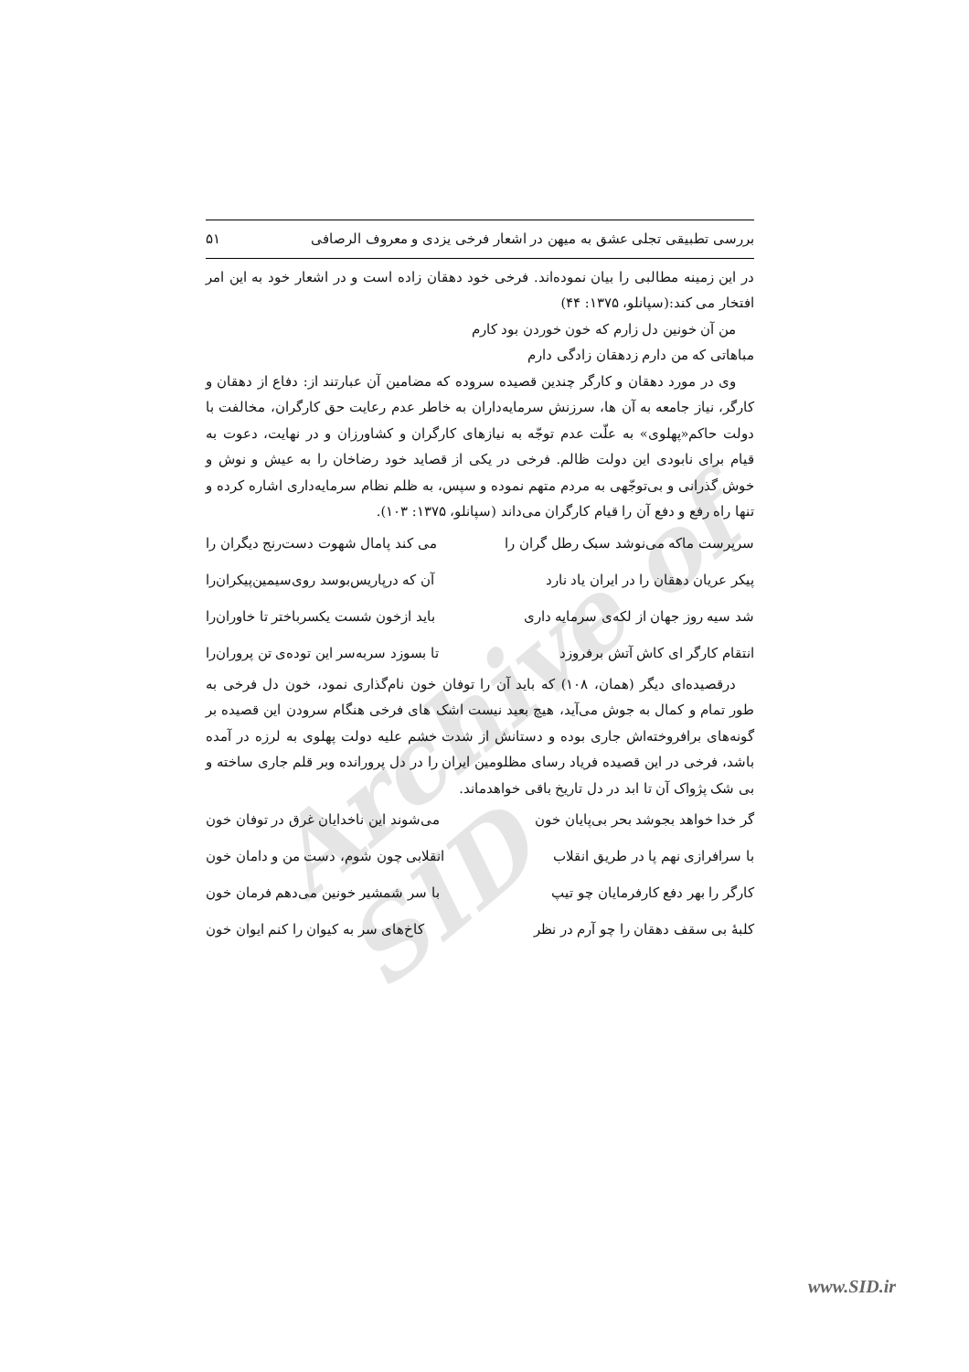Archive of SID
بررسی تطبیقی تجلی عشق به میهن در اشعار فرخی یزدی و معروف الرصافی ۵۱
در این زمینه مطالبی را بیان نموده‌اند. فرخی خود دهقان زاده است و در اشعار خود به این امر افتخار می کند:(سپانلو، ۱۳۷۵: ۴۴)
من آن خونین دل زارم که خون خوردن بود کارم
مباهاتی که من دارم زدهقان زادگی دارم
وی در مورد دهقان و کارگر چندین قصیده سروده که مضامین آن عبارتند از: دفاع از دهقان و کارگر، نیاز جامعه به آن ها، سرزنش سرمایه‌داران به خاطر عدم رعایت حق کارگران، مخالفت با دولت حاکم«پهلوی» به علّت عدم توجّه به نیازهای کارگران و کشاورزان و در نهایت، دعوت به قیام برای نابودی این دولت ظالم. فرخی در یکی از قصاید خود رضاخان را به عیش و نوش و خوش گذرانی و بی‌توجّهی به مردم متهم نموده و سپس، به ظلم نظام سرمایه‌داری اشاره کرده و تنها راه رفع و دفع آن را قیام کارگران می‌داند (سپانلو، ۱۳۷۵: ۱۰۳).
سرپرست ماکه می‌نوشد سبک رطل گران را می کند پامال شهوت دست‌رنج دیگران را
پیکر عریان دهقان را در ایران یاد نارد آن که درپاریس‌بوسد روی‌سیمین‌پیکران‌را
شد سیه روز جهان از لکه‌ی سرمایه داری باید ازخون شست یکسرباختر تا خاوران‌را
انتقام کارگر ای کاش آتش برفروزد تا بسوزد سربه‌سر این توده‌ی تن پروران‌را
درقصیده‌ای دیگر (همان، ۱۰۸) که باید آن را توفان خون نام‌گذاری نمود، خون دل فرخی به طور تمام و کمال به جوش می‌آید، هیچ بعید نیست اشک های فرخی هنگام سرودن این قصیده بر گونه‌های برافروخته‌اش جاری بوده و دستانش از شدت خشم علیه دولت پهلوی به لرزه در آمده باشد، فرخی در این قصیده فریاد رسای مظلومین ایران را در دل پرورانده وبر قلم جاری ساخته و بی شک پژواک آن تا ابد در دل تاریخ باقی خواهدماند.
گر خدا خواهد بجوشد بحر بی‌پایان خون می‌شوند این ناخدایان غرق در توفان خون
با سرافرازی نهم پا در طریق انقلاب انقلابی چون شوم، دست من و دامان خون
کارگر را بهر دفع کارفرمایان چو تیپ با سر شمشیر خونین می‌دهم فرمان خون
کلبهٔ بی سقف دهقان را چو آرم در نظر کاخ‌های سر به کیوان را کنم ایوان خون
www.SID.ir